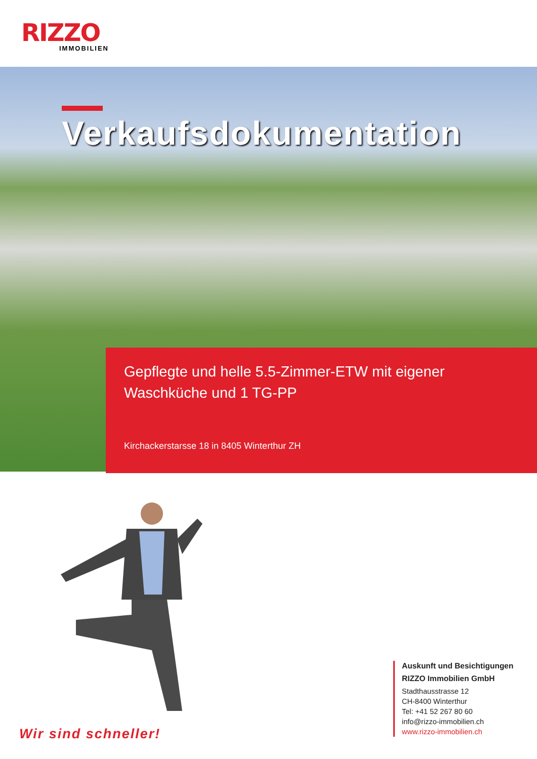RIZZO
IMMOBILIEN
Verkaufsdokumentation
Gepflegte und helle 5.5-Zimmer-ETW mit eigener
Waschküche und 1 TG-PP
Kirchackerstarsse 18 in 8405 Winterthur ZH
Wir sind schneller!
Auskunft und Besichtigungen
RIZZO Immobilien GmbH
Stadthausstrasse 12
CH-8400 Winterthur
Tel: +41 52 267 80 60
info@rizzo-immobilien.ch
www.rizzo-immobilien.ch